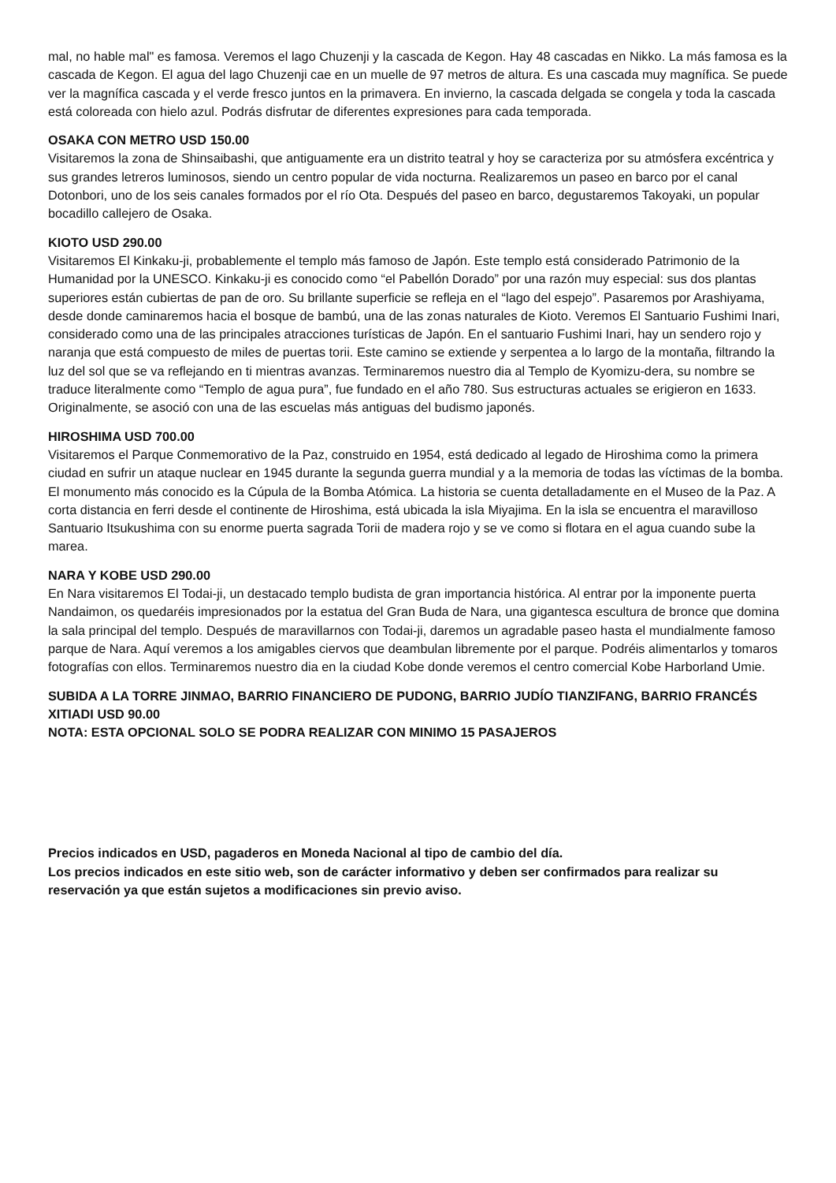mal, no hable mal" es famosa. Veremos el lago Chuzenji y la cascada de Kegon. Hay 48 cascadas en Nikko. La más famosa es la cascada de Kegon. El agua del lago Chuzenji cae en un muelle de 97 metros de altura. Es una cascada muy magnífica. Se puede ver la magnífica cascada y el verde fresco juntos en la primavera. En invierno, la cascada delgada se congela y toda la cascada está coloreada con hielo azul. Podrás disfrutar de diferentes expresiones para cada temporada.
OSAKA CON METRO USD 150.00
Visitaremos la zona de Shinsaibashi, que antiguamente era un distrito teatral y hoy se caracteriza por su atmósfera excéntrica y sus grandes letreros luminosos, siendo un centro popular de vida nocturna. Realizaremos un paseo en barco por el canal Dotonbori, uno de los seis canales formados por el río Ota. Después del paseo en barco, degustaremos Takoyaki, un popular bocadillo callejero de Osaka.
KIOTO USD 290.00
Visitaremos El Kinkaku-ji, probablemente el templo más famoso de Japón. Este templo está considerado Patrimonio de la Humanidad por la UNESCO. Kinkaku-ji es conocido como “el Pabellón Dorado” por una razón muy especial: sus dos plantas superiores están cubiertas de pan de oro. Su brillante superficie se refleja en el “lago del espejo”. Pasaremos por Arashiyama, desde donde caminaremos hacia el bosque de bambú, una de las zonas naturales de Kioto. Veremos El Santuario Fushimi Inari, considerado como una de las principales atracciones turísticas de Japón. En el santuario Fushimi Inari, hay un sendero rojo y naranja que está compuesto de miles de puertas torii. Este camino se extiende y serpentea a lo largo de la montaña, filtrando la luz del sol que se va reflejando en ti mientras avanzas. Terminaremos nuestro dia al Templo de Kyomizu-dera, su nombre se traduce literalmente como “Templo de agua pura”, fue fundado en el año 780. Sus estructuras actuales se erigieron en 1633. Originalmente, se asoció con una de las escuelas más antiguas del budismo japonés.
HIROSHIMA USD 700.00
Visitaremos el Parque Conmemorativo de la Paz, construido en 1954, está dedicado al legado de Hiroshima como la primera ciudad en sufrir un ataque nuclear en 1945 durante la segunda guerra mundial y a la memoria de todas las víctimas de la bomba. El monumento más conocido es la Cúpula de la Bomba Atómica. La historia se cuenta detalladamente en el Museo de la Paz. A corta distancia en ferri desde el continente de Hiroshima, está ubicada la isla Miyajima. En la isla se encuentra el maravilloso Santuario Itsukushima con su enorme puerta sagrada Torii de madera rojo y se ve como si flotara en el agua cuando sube la marea.
NARA Y KOBE USD 290.00
En Nara visitaremos El Todai-ji, un destacado templo budista de gran importancia histórica. Al entrar por la imponente puerta Nandaimon, os quedaréis impresionados por la estatua del Gran Buda de Nara, una gigantesca escultura de bronce que domina la sala principal del templo. Después de maravillarnos con Todai-ji, daremos un agradable paseo hasta el mundialmente famoso parque de Nara. Aquí veremos a los amigables ciervos que deambulan libremente por el parque. Podréis alimentarlos y tomaros fotografías con ellos. Terminaremos nuestro dia en la ciudad Kobe donde veremos el centro comercial Kobe Harborland Umie.
SUBIDA A LA TORRE JINMAO, BARRIO FINANCIERO DE PUDONG, BARRIO JUDÍO TIANZIFANG, BARRIO FRANCÉS XITIADI USD 90.00
NOTA: ESTA OPCIONAL SOLO SE PODRA REALIZAR CON MINIMO 15 PASAJEROS
Precios indicados en USD, pagaderos en Moneda Nacional al tipo de cambio del día.
Los precios indicados en este sitio web, son de carácter informativo y deben ser confirmados para realizar su reservación ya que están sujetos a modificaciones sin previo aviso.